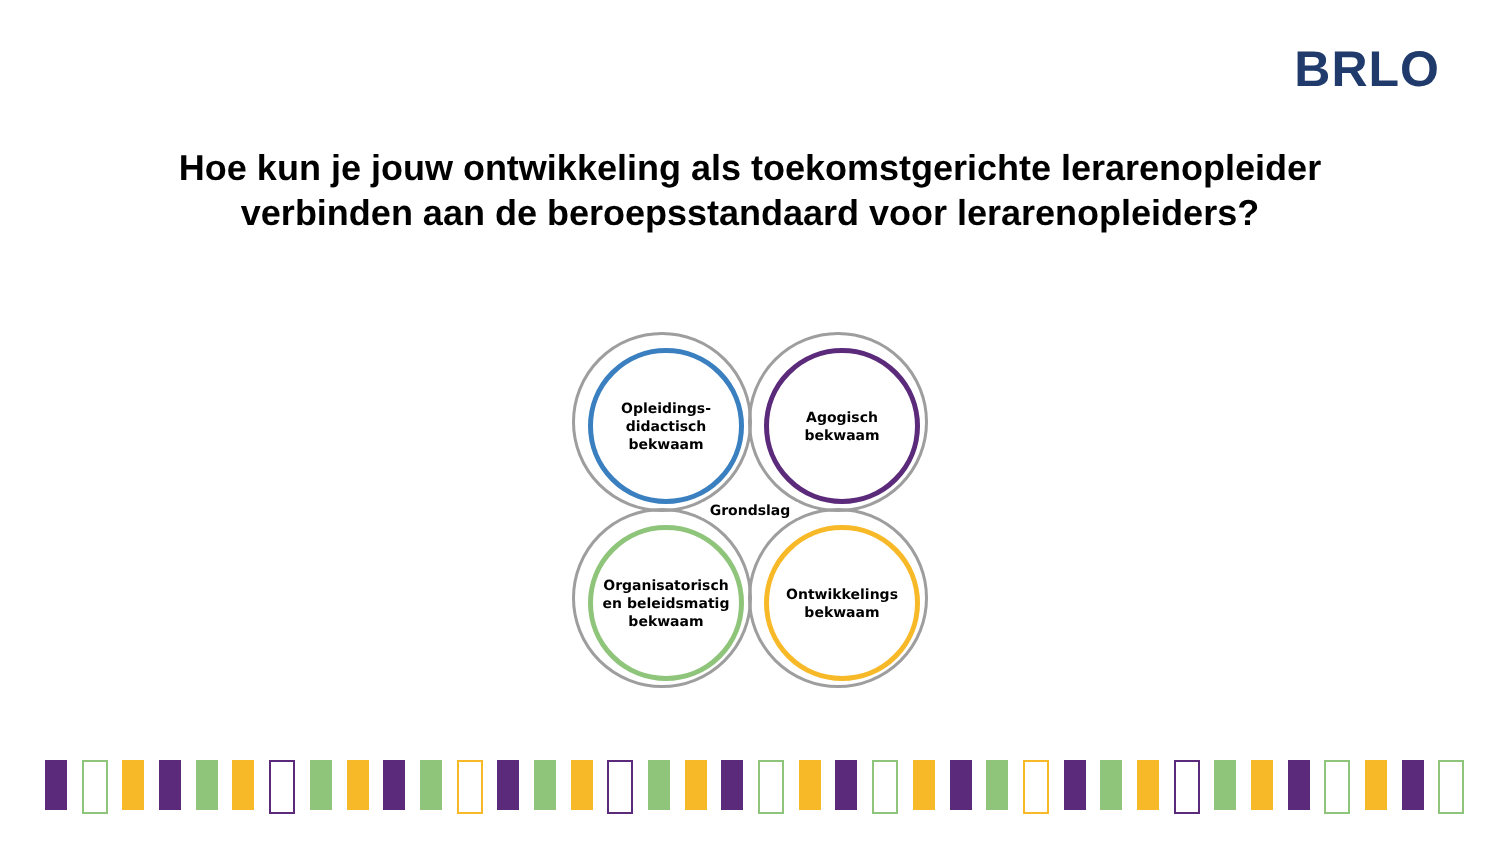BRLO
Hoe kun je jouw ontwikkeling als toekomstgerichte lerarenopleider verbinden aan de beroepsstandaard voor lerarenopleiders?
Opleidings-
didactisch
bekwaam
Agogisch
bekwaam
Grondslag
Organisatorisch
en beleidsmatig
bekwaam
Ontwikkelings
bekwaam